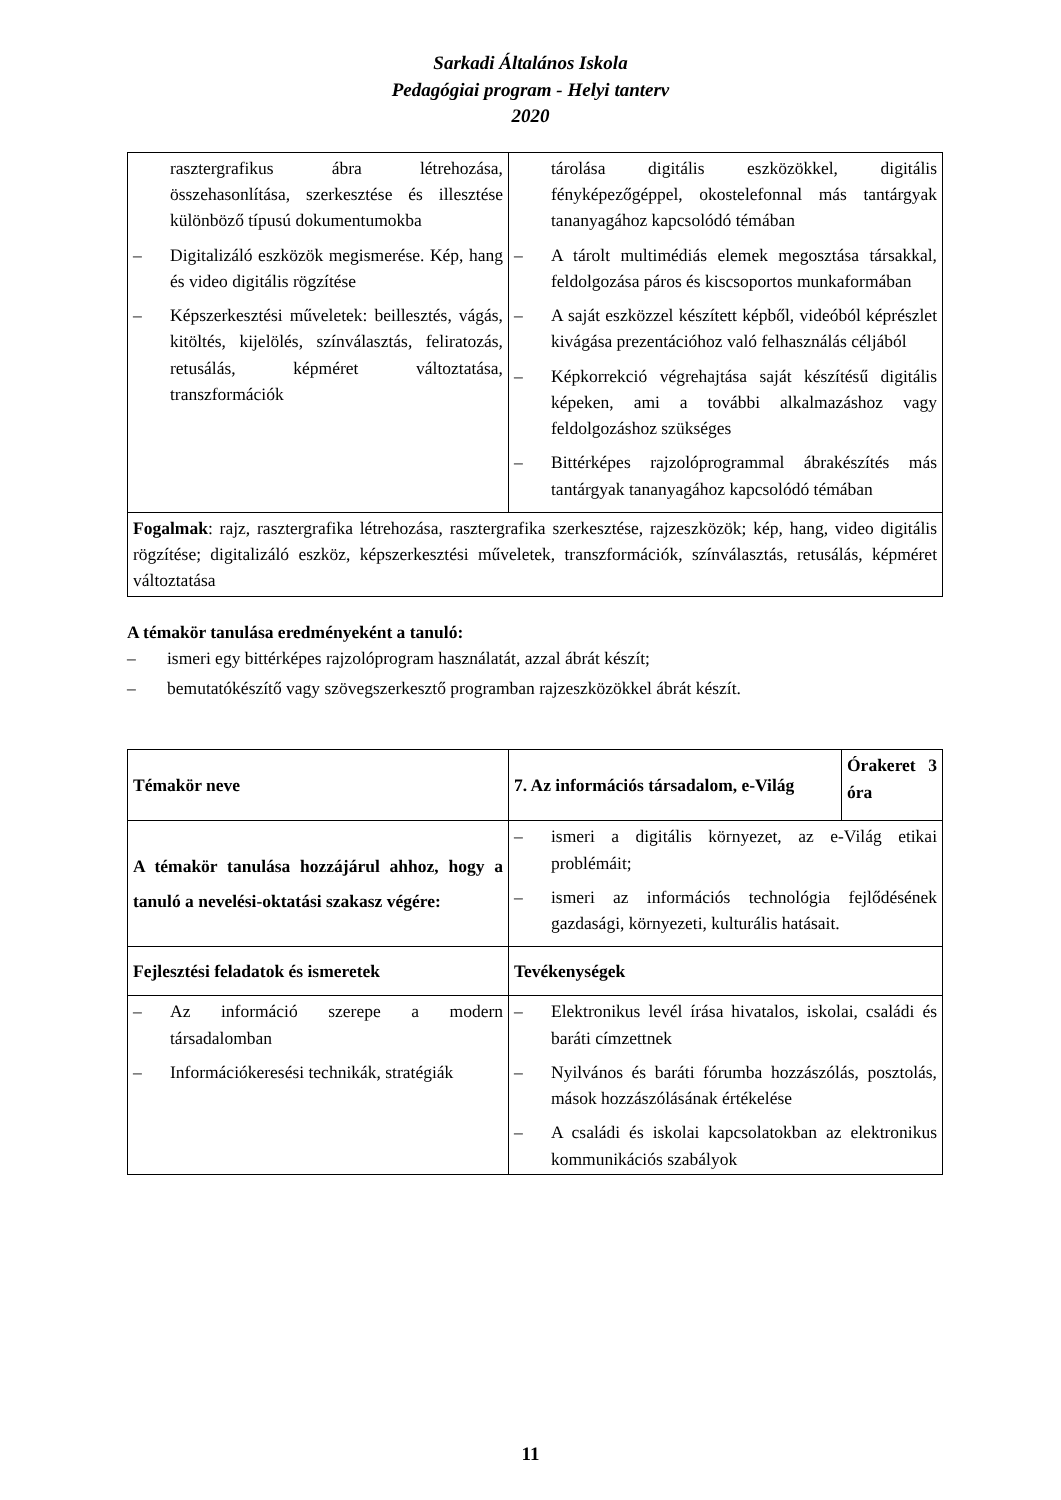Sarkadi Általános Iskola
Pedagógiai program - Helyi tanterv
2020
| rasztergrafikus ábra létrehozása, összehasonlítása, szerkesztése és illesztése különböző típusú dokumentumokba – Digitalizáló eszközök megismerése. Kép, hang és video digitális rögzítése – Képszerkesztési műveletek: beillesztés, vágás, kitöltés, kijelölés, színválasztás, feliratozás, retusálás, képméret változtatása, transzformációk | tárolása digitális eszközökkel, digitális fényképezőgéppel, okostelefonnal más tantárgyak tananyagához kapcsolódó témában – A tárolt multimédiás elemek megosztása társakkal, feldolgozása páros és kiscsoportos munkaformában – A saját eszközzel készített képből, videóból képrészlet kivágása prezentációhoz való felhasználás céljából – Képkorrekció végrehajtása saját készítésű digitális képeken, ami a további alkalmazáshoz vagy feldolgozáshoz szükséges – Bittérképes rajzolóprogrammal ábrakészítés más tantárgyak tananyagához kapcsolódó témában |
| Fogalmak : rajz, rasztergrafika létrehozása, rasztergrafika szerkesztése, rajzeszközök; kép, hang, video digitális rögzítése; digitalizáló eszköz, képszerkesztési műveletek, transzformációk, színválasztás, retusálás, képméret változtatása | |
A témakör tanulása eredményeként a tanuló:
– ismeri egy bittérképes rajzolóprogram használatát, azzal ábrát készít;
– bemutatókészítő vagy szövegszerkesztő programban rajzeszközökkel ábrát készít.
| Témakör neve | 7. Az információs társadalom, e-Világ | Órakeret 3 óra |
| A témakör tanulása hozzájárul ahhoz, hogy a tanuló a nevelési-oktatási szakasz végére: | – ismeri a digitális környezet, az e-Világ etikai problémáit; – ismeri az információs technológia fejlődésének gazdasági, környezeti, kulturális hatásait. | |
| Fejlesztési feladatok és ismeretek | Tevékenységek | |
| – Az információ szerepe a modern társadalomban – Információkeresési technikák, stratégiák | – Elektronikus levél írása hivatalos, iskolai, családi és baráti címzettnek – Nyilvános és baráti fórumba hozzászólás, posztolás, mások hozzászólásának értékelése – A családi és iskolai kapcsolatokban az elektronikus kommunikációs szabályok | |
11